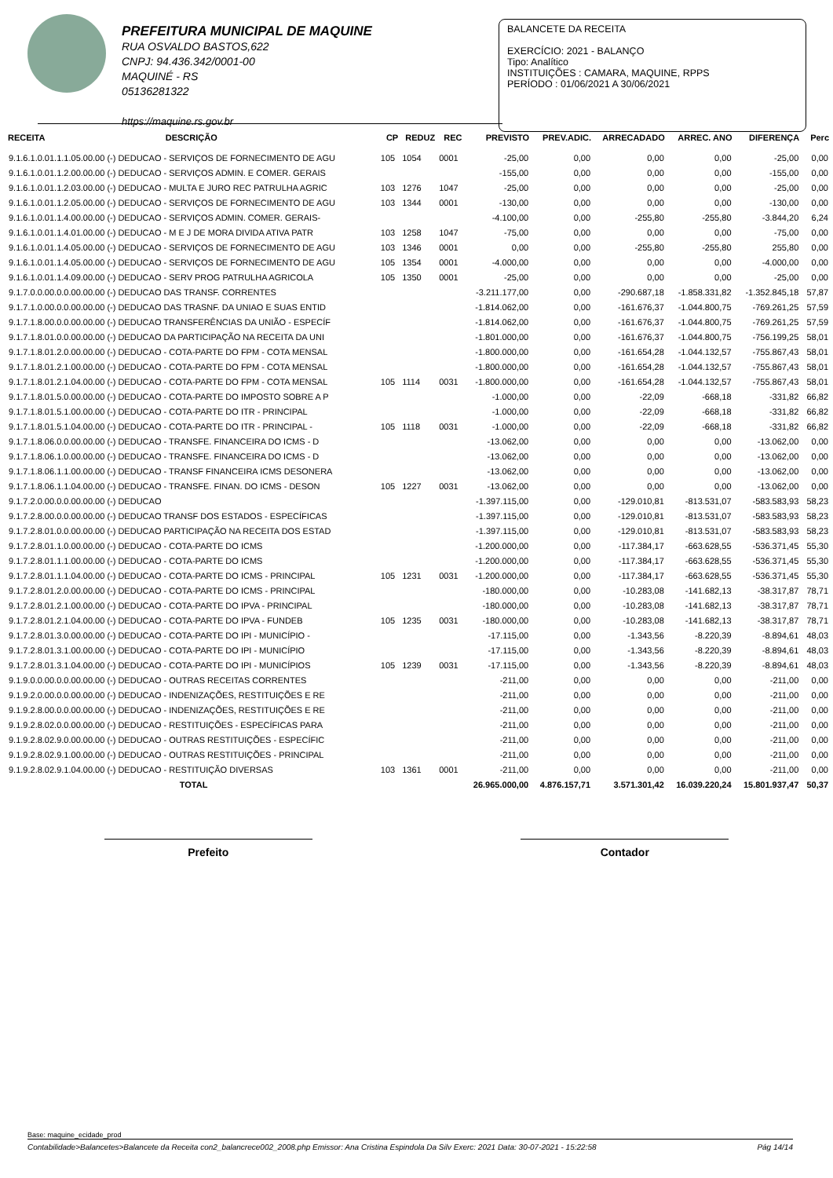PREFEITURA MUNICIPAL DE MAQUINE
RUA OSVALDO BASTOS,622
CNPJ: 94.436.342/0001-00
MAQUINÉ - RS
05136281322
https://maquine.rs.gov.br
BALANCETE DA RECEITA
EXERCÍCIO: 2021 - BALANÇO
Tipo: Analítico
INSTITUIÇÕES : CAMARA, MAQUINE, RPPS
PERÍODO : 01/06/2021 A 30/06/2021
| RECEITA | DESCRIÇÃO | CP | REDUZ | REC | PREVISTO | PREV.ADIC. | ARRECADADO | ARREC. ANO | DIFERENÇA | Perc |
| --- | --- | --- | --- | --- | --- | --- | --- | --- | --- | --- |
| 9.1.6.1.0.01.1.1.05.00.00 (-) DEDUCAO - SERVIÇOS DE FORNECIMENTO DE AGU | | 105 | 1054 | 0001 | -25,00 | 0,00 | 0,00 | 0,00 | -25,00 | 0,00 |
| 9.1.6.1.0.01.1.2.00.00.00 (-) DEDUCAO - SERVIÇOS ADMIN. E COMER. GERAIS | | | | | -155,00 | 0,00 | 0,00 | 0,00 | -155,00 | 0,00 |
| 9.1.6.1.0.01.1.2.03.00.00 (-) DEDUCAO - MULTA E JURO REC PATRULHA AGRIC | | 103 | 1276 | 1047 | -25,00 | 0,00 | 0,00 | 0,00 | -25,00 | 0,00 |
| 9.1.6.1.0.01.1.2.05.00.00 (-) DEDUCAO - SERVIÇOS DE FORNECIMENTO DE AGU | | 103 | 1344 | 0001 | -130,00 | 0,00 | 0,00 | 0,00 | -130,00 | 0,00 |
| 9.1.6.1.0.01.1.4.00.00.00 (-) DEDUCAO - SERVIÇOS ADMIN. COMER. GERAIS- | | | | | -4.100,00 | 0,00 | -255,80 | -255,80 | -3.844,20 | 6,24 |
| 9.1.6.1.0.01.1.4.01.00.00 (-) DEDUCAO - M E J DE MORA DIVIDA ATIVA PATR | | 103 | 1258 | 1047 | -75,00 | 0,00 | 0,00 | 0,00 | -75,00 | 0,00 |
| 9.1.6.1.0.01.1.4.05.00.00 (-) DEDUCAO - SERVIÇOS DE FORNECIMENTO DE AGU | | 103 | 1346 | 0001 | 0,00 | 0,00 | -255,80 | -255,80 | 255,80 | 0,00 |
| 9.1.6.1.0.01.1.4.05.00.00 (-) DEDUCAO - SERVIÇOS DE FORNECIMENTO DE AGU | | 105 | 1354 | 0001 | -4.000,00 | 0,00 | 0,00 | 0,00 | -4.000,00 | 0,00 |
| 9.1.6.1.0.01.1.4.09.00.00 (-) DEDUCAO - SERV PROG PATRULHA AGRICOLA | | 105 | 1350 | 0001 | -25,00 | 0,00 | 0,00 | 0,00 | -25,00 | 0,00 |
| 9.1.7.0.0.00.0.0.00.00.00 (-) DEDUCAO DAS TRANSF. CORRENTES | | | | | -3.211.177,00 | 0,00 | -290.687,18 | -1.858.331,82 | -1.352.845,18 | 57,87 |
| 9.1.7.1.0.00.0.0.00.00.00 (-) DEDUCAO DAS TRASNF. DA UNIAO E SUAS ENTID | | | | | -1.814.062,00 | 0,00 | -161.676,37 | -1.044.800,75 | -769.261,25 | 57,59 |
| 9.1.7.1.8.00.0.0.00.00.00 (-) DEDUCAO TRANSFERÊNCIAS DA UNIÃO - ESPECÍF | | | | | -1.814.062,00 | 0,00 | -161.676,37 | -1.044.800,75 | -769.261,25 | 57,59 |
| 9.1.7.1.8.01.0.0.00.00.00 (-) DEDUCAO DA PARTICIPAÇÃO NA RECEITA DA UNI | | | | | -1.801.000,00 | 0,00 | -161.676,37 | -1.044.800,75 | -756.199,25 | 58,01 |
| 9.1.7.1.8.01.2.0.00.00.00 (-) DEDUCAO - COTA-PARTE DO FPM - COTA MENSAL | | | | | -1.800.000,00 | 0,00 | -161.654,28 | -1.044.132,57 | -755.867,43 | 58,01 |
| 9.1.7.1.8.01.2.1.00.00.00 (-) DEDUCAO - COTA-PARTE DO FPM - COTA MENSAL | | | | | -1.800.000,00 | 0,00 | -161.654,28 | -1.044.132,57 | -755.867,43 | 58,01 |
| 9.1.7.1.8.01.2.1.04.00.00 (-) DEDUCAO - COTA-PARTE DO FPM - COTA MENSAL | | 105 | 1114 | 0031 | -1.800.000,00 | 0,00 | -161.654,28 | -1.044.132,57 | -755.867,43 | 58,01 |
| 9.1.7.1.8.01.5.0.00.00.00 (-) DEDUCAO - COTA-PARTE DO IMPOSTO SOBRE A P | | | | | -1.000,00 | 0,00 | -22,09 | -668,18 | -331,82 | 66,82 |
| 9.1.7.1.8.01.5.1.00.00.00 (-) DEDUCAO - COTA-PARTE DO ITR - PRINCIPAL | | | | | -1.000,00 | 0,00 | -22,09 | -668,18 | -331,82 | 66,82 |
| 9.1.7.1.8.01.5.1.04.00.00 (-) DEDUCAO - COTA-PARTE DO ITR - PRINCIPAL - | | 105 | 1118 | 0031 | -1.000,00 | 0,00 | -22,09 | -668,18 | -331,82 | 66,82 |
| 9.1.7.1.8.06.0.0.00.00.00 (-) DEDUCAO - TRANSFE. FINANCEIRA DO ICMS - D | | | | | -13.062,00 | 0,00 | 0,00 | 0,00 | -13.062,00 | 0,00 |
| 9.1.7.1.8.06.1.0.00.00.00 (-) DEDUCAO - TRANSFE. FINANCEIRA DO ICMS - D | | | | | -13.062,00 | 0,00 | 0,00 | 0,00 | -13.062,00 | 0,00 |
| 9.1.7.1.8.06.1.1.00.00.00 (-) DEDUCAO - TRANSF FINANCEIRA ICMS DESONERA | | | | | -13.062,00 | 0,00 | 0,00 | 0,00 | -13.062,00 | 0,00 |
| 9.1.7.1.8.06.1.1.04.00.00 (-) DEDUCAO - TRANSFE. FINAN. DO ICMS - DESON | | 105 | 1227 | 0031 | -13.062,00 | 0,00 | 0,00 | 0,00 | -13.062,00 | 0,00 |
| 9.1.7.2.0.00.0.0.00.00.00 (-) DEDUCAO | | | | | -1.397.115,00 | 0,00 | -129.010,81 | -813.531,07 | -583.583,93 | 58,23 |
| 9.1.7.2.8.00.0.0.00.00.00 (-) DEDUCAO TRANSF DOS ESTADOS - ESPECÍFICAS | | | | | -1.397.115,00 | 0,00 | -129.010,81 | -813.531,07 | -583.583,93 | 58,23 |
| 9.1.7.2.8.01.0.0.00.00.00 (-) DEDUCAO PARTICIPAÇÃO NA RECEITA DOS ESTAD | | | | | -1.397.115,00 | 0,00 | -129.010,81 | -813.531,07 | -583.583,93 | 58,23 |
| 9.1.7.2.8.01.1.0.00.00.00 (-) DEDUCAO - COTA-PARTE DO ICMS | | | | | -1.200.000,00 | 0,00 | -117.384,17 | -663.628,55 | -536.371,45 | 55,30 |
| 9.1.7.2.8.01.1.1.00.00.00 (-) DEDUCAO - COTA-PARTE DO ICMS | | | | | -1.200.000,00 | 0,00 | -117.384,17 | -663.628,55 | -536.371,45 | 55,30 |
| 9.1.7.2.8.01.1.1.04.00.00 (-) DEDUCAO - COTA-PARTE DO ICMS - PRINCIPAL | | 105 | 1231 | 0031 | -1.200.000,00 | 0,00 | -117.384,17 | -663.628,55 | -536.371,45 | 55,30 |
| 9.1.7.2.8.01.2.0.00.00.00 (-) DEDUCAO - COTA-PARTE DO ICMS - PRINCIPAL | | | | | -180.000,00 | 0,00 | -10.283,08 | -141.682,13 | -38.317,87 | 78,71 |
| 9.1.7.2.8.01.2.1.00.00.00 (-) DEDUCAO - COTA-PARTE DO IPVA - PRINCIPAL | | | | | -180.000,00 | 0,00 | -10.283,08 | -141.682,13 | -38.317,87 | 78,71 |
| 9.1.7.2.8.01.2.1.04.00.00 (-) DEDUCAO - COTA-PARTE DO IPVA - FUNDEB | | 105 | 1235 | 0031 | -180.000,00 | 0,00 | -10.283,08 | -141.682,13 | -38.317,87 | 78,71 |
| 9.1.7.2.8.01.3.0.00.00.00 (-) DEDUCAO - COTA-PARTE DO IPI - MUNICÍPIO - | | | | | -17.115,00 | 0,00 | -1.343,56 | -8.220,39 | -8.894,61 | 48,03 |
| 9.1.7.2.8.01.3.1.00.00.00 (-) DEDUCAO - COTA-PARTE DO IPI - MUNICÍPIO | | | | | -17.115,00 | 0,00 | -1.343,56 | -8.220,39 | -8.894,61 | 48,03 |
| 9.1.7.2.8.01.3.1.04.00.00 (-) DEDUCAO - COTA-PARTE DO IPI - MUNICÍPIOS | | 105 | 1239 | 0031 | -17.115,00 | 0,00 | -1.343,56 | -8.220,39 | -8.894,61 | 48,03 |
| 9.1.9.0.0.00.0.0.00.00.00 (-) DEDUCAO - OUTRAS RECEITAS CORRENTES | | | | | -211,00 | 0,00 | 0,00 | 0,00 | -211,00 | 0,00 |
| 9.1.9.2.0.00.0.0.00.00.00 (-) DEDUCAO - INDENIZAÇÕES, RESTITUIÇÕES E RE | | | | | -211,00 | 0,00 | 0,00 | 0,00 | -211,00 | 0,00 |
| 9.1.9.2.8.00.0.0.00.00.00 (-) DEDUCAO - INDENIZAÇÕES, RESTITUIÇÕES E RE | | | | | -211,00 | 0,00 | 0,00 | 0,00 | -211,00 | 0,00 |
| 9.1.9.2.8.02.0.0.00.00.00 (-) DEDUCAO - RESTITUIÇÕES - ESPECÍFICAS PARA | | | | | -211,00 | 0,00 | 0,00 | 0,00 | -211,00 | 0,00 |
| 9.1.9.2.8.02.9.0.00.00.00 (-) DEDUCAO - OUTRAS RESTITUIÇÕES - ESPECÍFIC | | | | | -211,00 | 0,00 | 0,00 | 0,00 | -211,00 | 0,00 |
| 9.1.9.2.8.02.9.1.00.00.00 (-) DEDUCAO - OUTRAS RESTITUIÇÕES - PRINCIPAL | | | | | -211,00 | 0,00 | 0,00 | 0,00 | -211,00 | 0,00 |
| 9.1.9.2.8.02.9.1.04.00.00 (-) DEDUCAO - RESTITUIÇÃO DIVERSAS | | 103 | 1361 | 0001 | -211,00 | 0,00 | 0,00 | 0,00 | -211,00 | 0,00 |
| | TOTAL | | | | 26.965.000,00 | 4.876.157,71 | 3.571.301,42 | 16.039.220,24 | 15.801.937,47 | 50,37 |
Prefeito Contador
Base: maquine_ecidade_prod
Contabilidade>Balancetes>Balancete da Receita con2_balancrece002_2008.php Emissor: Ana Cristina Espindola Da Silv Exerc: 2021 Data: 30-07-2021 - 15:22:58 Pág 14/14